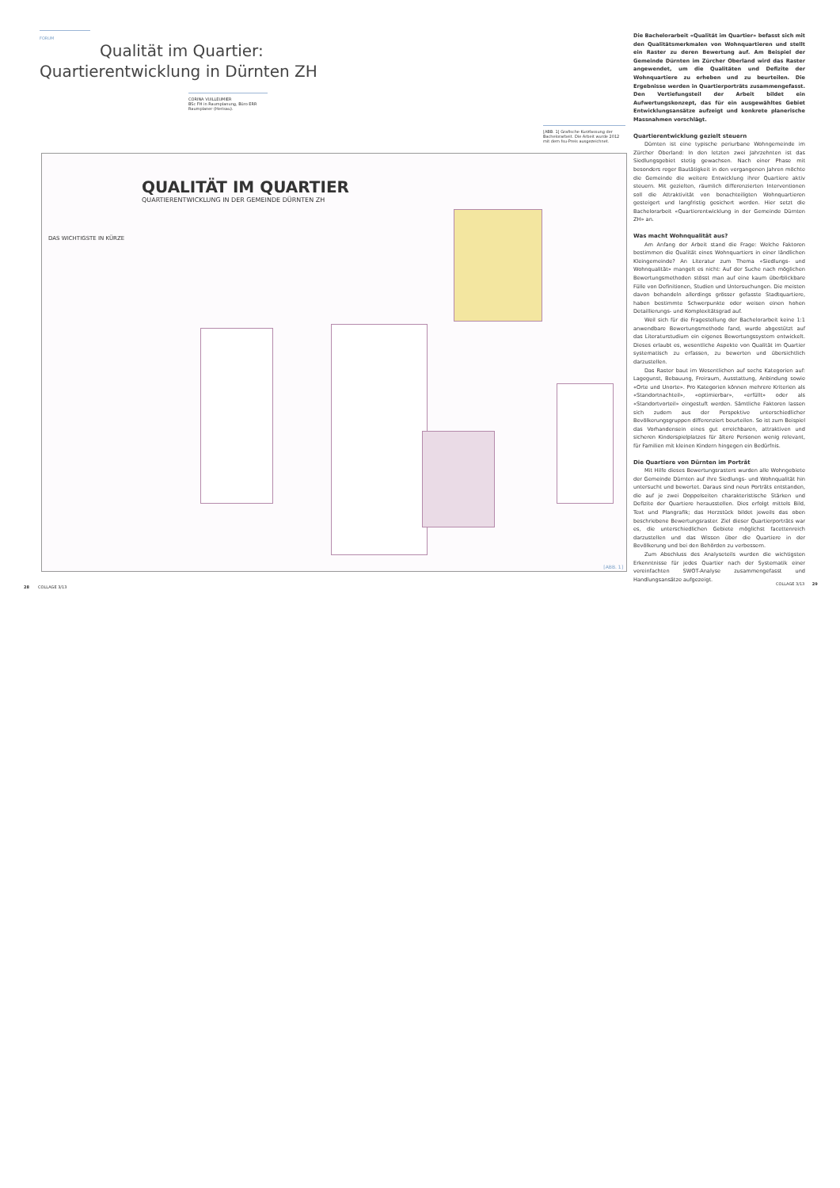FORUM
Qualität im Quartier:
Quartierentwicklung in Dürnten ZH
CORINA VUILLEUMIER
BSc FH in Raumplanung, Büro ERR Raumplaner (Herisau).
[ABB. 1] Grafische Kurzfassung der Bachelorarbeit. Die Arbeit wurde 2012 mit dem fsu-Preis ausgezeichnet.
QUALITÄT IM QUARTIER
QUARTIERENTWICKLUNG IN DER GEMEINDE DÜRNTEN ZH
DAS WICHTIGSTE IN KÜRZE
[ABB. 1]
Die Bachelorarbeit «Qualität im Quartier» befasst sich mit den Qualitätsmerkmalen von Wohnquartieren und stellt ein Raster zu deren Bewertung auf. Am Beispiel der Gemeinde Dürnten im Zürcher Oberland wird das Raster angewendet, um die Qualitäten und Defizite der Wohnquartiere zu erheben und zu beurteilen. Die Ergebnisse werden in Quartierporträts zusammengefasst. Den Vertiefungsteil der Arbeit bildet ein Aufwertungskonzept, das für ein ausgewähltes Gebiet Entwicklungsansätze aufzeigt und konkrete planerische Massnahmen vorschlägt.
Quartierentwicklung gezielt steuern
Dürnten ist eine typische periurbane Wohngemeinde im Zürcher Oberland: In den letzten zwei Jahrzehnten ist das Siedlungsgebiet stetig gewachsen. Nach einer Phase mit besonders reger Bautätigkeit in den vergangenen Jahren möchte die Gemeinde die weitere Entwicklung ihrer Quartiere aktiv steuern. Mit gezielten, räumlich differenzierten Interventionen soll die Attraktivität von benachteiligten Wohnquartieren gesteigert und langfristig gesichert werden. Hier setzt die Bachelorarbeit «Quartierentwicklung in der Gemeinde Dürnten ZH» an.
Was macht Wohnqualität aus?
Am Anfang der Arbeit stand die Frage: Welche Faktoren bestimmen die Qualität eines Wohnquartiers in einer ländlichen Kleingemeinde? An Literatur zum Thema «Siedlungs- und Wohnqualität» mangelt es nicht: Auf der Suche nach möglichen Bewertungsmethoden stösst man auf eine kaum überblickbare Fülle von Definitionen, Studien und Untersuchungen. Die meisten davon behandeln allerdings grösser gefasste Stadtquartiere, haben bestimmte Schwerpunkte oder weisen einen hohen Detaillierungs- und Komplexitätsgrad auf.
Weil sich für die Fragestellung der Bachelorarbeit keine 1:1 anwendbare Bewertungsmethode fand, wurde abgestützt auf das Literaturstudium ein eigenes Bewertungssystem entwickelt. Dieses erlaubt es, wesentliche Aspekte von Qualität im Quartier systematisch zu erfassen, zu bewerten und übersichtlich darzustellen.
Das Raster baut im Wesentlichen auf sechs Kategorien auf: Lagegunst, Bebauung, Freiraum, Ausstattung, Anbindung sowie «Orte und Unorte». Pro Kategorien können mehrere Kriterien als «Standortnachteil», «optimierbar», «erfüllt» oder als «Standortvorteil» eingestuft werden. Sämtliche Faktoren lassen sich zudem aus der Perspektive unterschiedlicher Bevölkerungsgruppen differenziert beurteilen. So ist zum Beispiel das Vorhandensein eines gut erreichbaren, attraktiven und sicheren Kinderspielplatzes für ältere Personen wenig relevant, für Familien mit kleinen Kindern hingegen ein Bedürfnis.
Die Quartiere von Dürnten im Porträt
Mit Hilfe dieses Bewertungsrasters wurden alle Wohngebiete der Gemeinde Dürnten auf ihre Siedlungs- und Wohnqualität hin untersucht und bewertet. Daraus sind neun Porträts entstanden, die auf je zwei Doppelseiten charakteristische Stärken und Defizite der Quartiere herausstellen. Dies erfolgt mittels Bild, Text und Plangrafik; das Herzstück bildet jeweils das oben beschriebene Bewertungsraster. Ziel dieser Quartierporträts war es, die unterschiedlichen Gebiete möglichst facettenreich darzustellen und das Wissen über die Quartiere in der Bevölkerung und bei den Behörden zu verbessern.
Zum Abschluss des Analyseteils wurden die wichtigsten Erkenntnisse für jedes Quartier nach der Systematik einer vereinfachten SWOT-Analyse zusammengefasst und Handlungsansätze aufgezeigt.
28 COLLAGE 3/13
COLLAGE 3/13 29